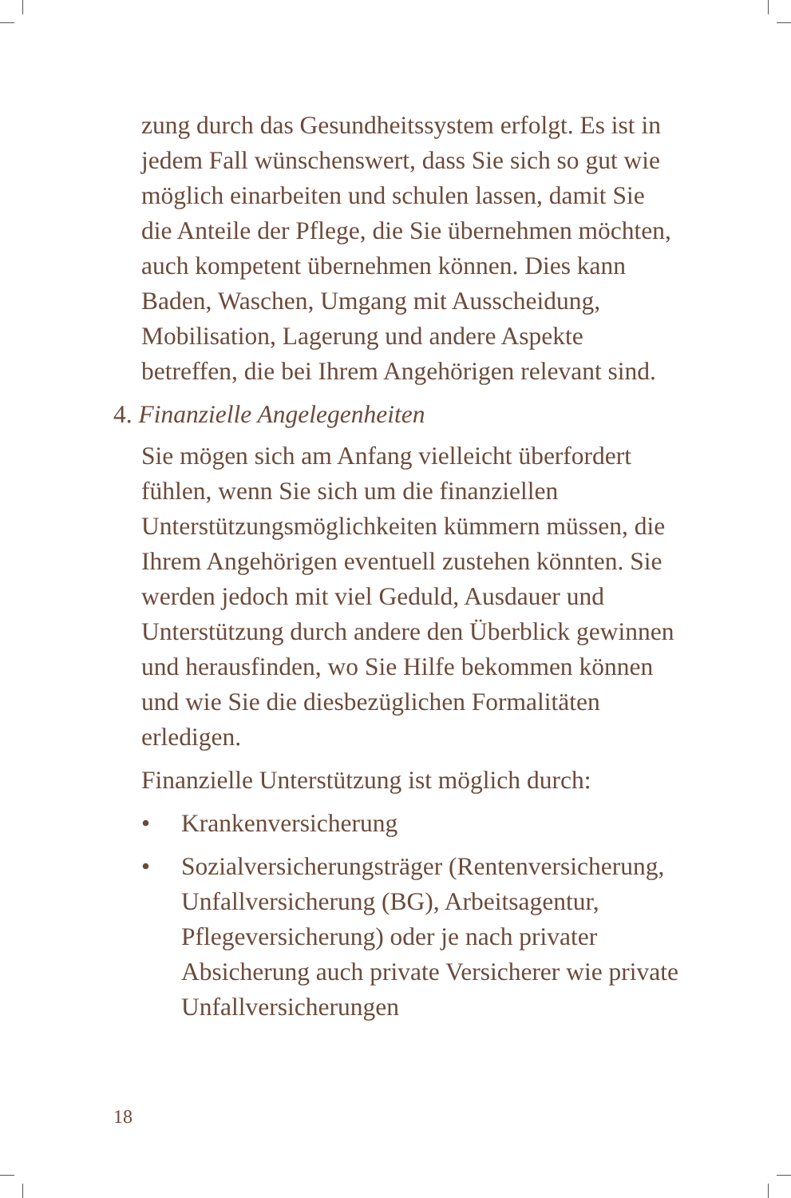zung durch das Gesundheitssystem erfolgt. Es ist in jedem Fall wünschenswert, dass Sie sich so gut wie möglich einarbeiten und schulen lassen, damit Sie die Anteile der Pflege, die Sie übernehmen möchten, auch kompetent übernehmen können. Dies kann Baden, Waschen, Umgang mit Ausscheidung, Mobilisation, Lagerung und andere Aspekte betreffen, die bei Ihrem Angehörigen relevant sind.
4. Finanzielle Angelegenheiten
Sie mögen sich am Anfang vielleicht überfordert fühlen, wenn Sie sich um die finanziellen Unterstützungsmöglichkeiten kümmern müssen, die Ihrem Angehörigen eventuell zustehen könnten. Sie werden jedoch mit viel Geduld, Ausdauer und Unterstützung durch andere den Überblick gewinnen und herausfinden, wo Sie Hilfe bekommen können und wie Sie die diesbezüglichen Formalitäten erledigen.
Finanzielle Unterstützung ist möglich durch:
• Krankenversicherung
• Sozialversicherungsträger (Rentenversicherung, Unfallversicherung (BG), Arbeitsagentur, Pflegeversicherung) oder je nach privater Absicherung auch private Versicherer wie private Unfallversicherungen
18